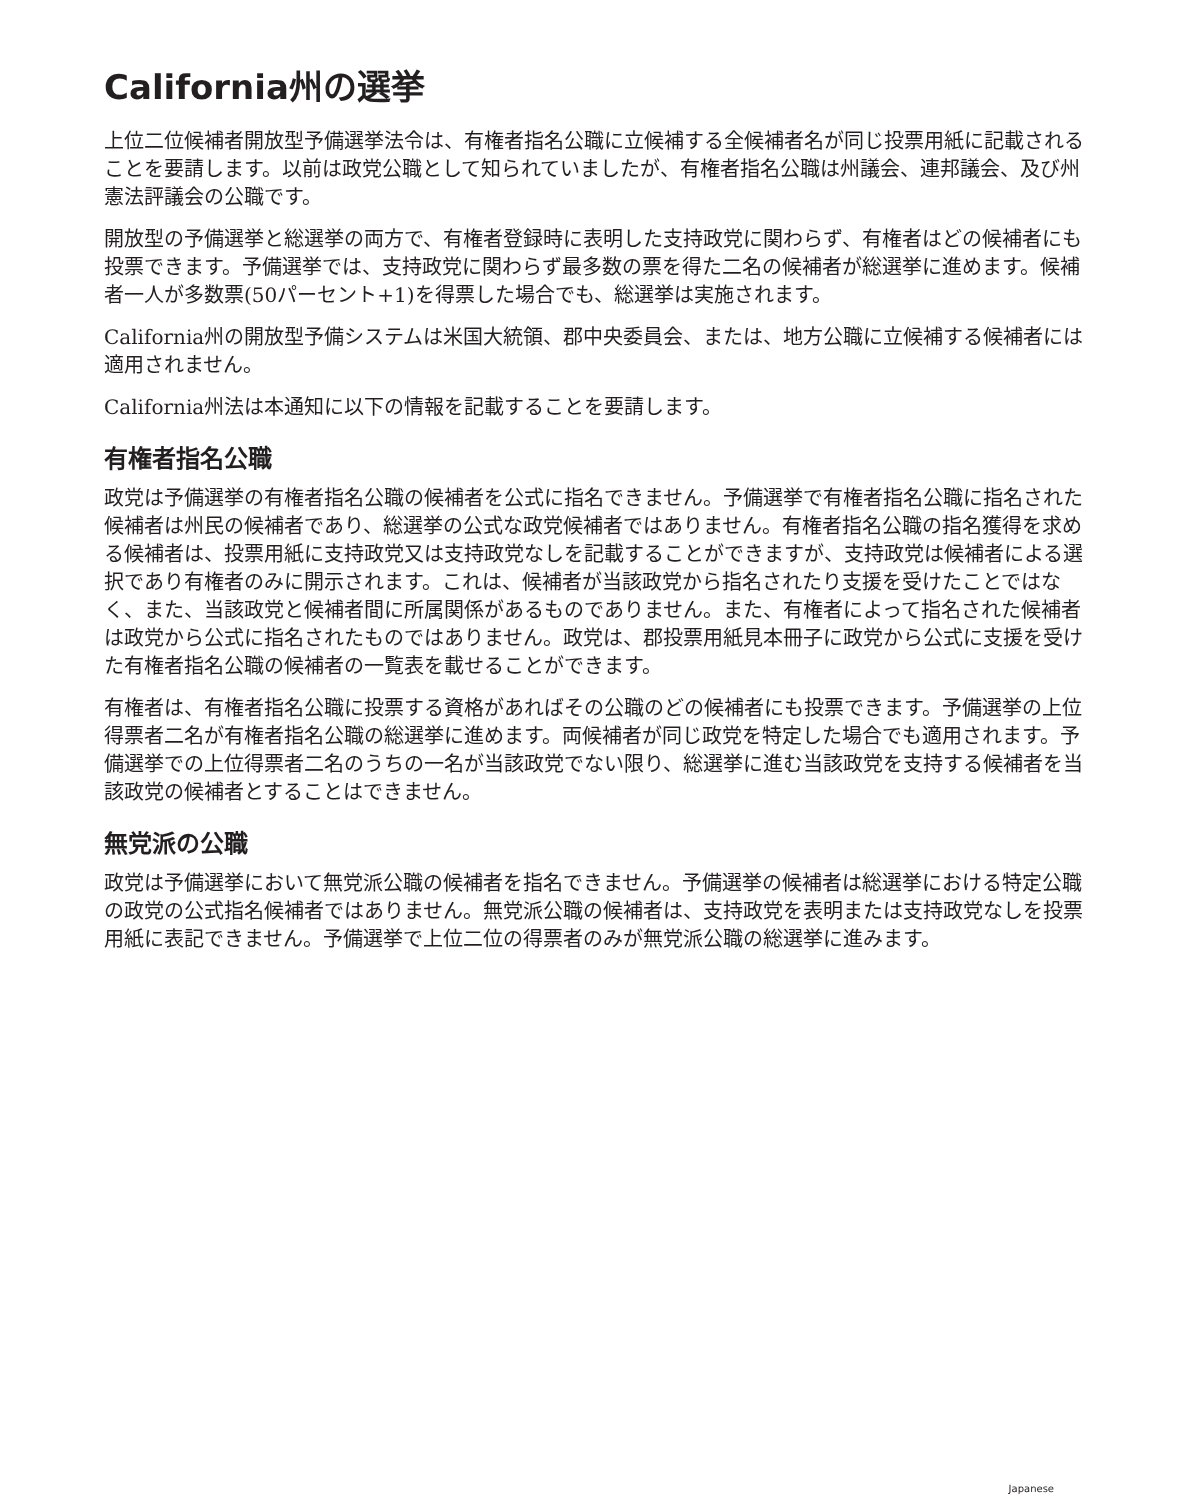California州の選挙
上位二位候補者開放型予備選挙法令は、有権者指名公職に立候補する全候補者名が同じ投票用紙に記載されることを要請します。以前は政党公職として知られていましたが、有権者指名公職は州議会、連邦議会、及び州憲法評議会の公職です。
開放型の予備選挙と総選挙の両方で、有権者登録時に表明した支持政党に関わらず、有権者はどの候補者にも投票できます。予備選挙では、支持政党に関わらず最多数の票を得た二名の候補者が総選挙に進めます。候補者一人が多数票(50パーセント+1)を得票した場合でも、総選挙は実施されます。
California州の開放型予備システムは米国大統領、郡中央委員会、または、地方公職に立候補する候補者には適用されません。
California州法は本通知に以下の情報を記載することを要請します。
有権者指名公職
政党は予備選挙の有権者指名公職の候補者を公式に指名できません。予備選挙で有権者指名公職に指名された候補者は州民の候補者であり、総選挙の公式な政党候補者ではありません。有権者指名公職の指名獲得を求める候補者は、投票用紙に支持政党又は支持政党なしを記載することができますが、支持政党は候補者による選択であり有権者のみに開示されます。これは、候補者が当該政党から指名されたり支援を受けたことではなく、また、当該政党と候補者間に所属関係があるものでありません。また、有権者によって指名された候補者は政党から公式に指名されたものではありません。政党は、郡投票用紙見本冊子に政党から公式に支援を受けた有権者指名公職の候補者の一覧表を載せることができます。
有権者は、有権者指名公職に投票する資格があればその公職のどの候補者にも投票できます。予備選挙の上位得票者二名が有権者指名公職の総選挙に進めます。両候補者が同じ政党を特定した場合でも適用されます。予備選挙での上位得票者二名のうちの一名が当該政党でない限り、総選挙に進む当該政党を支持する候補者を当該政党の候補者とすることはできません。
無党派の公職
政党は予備選挙において無党派公職の候補者を指名できません。予備選挙の候補者は総選挙における特定公職の政党の公式指名候補者ではありません。無党派公職の候補者は、支持政党を表明または支持政党なしを投票用紙に表記できません。予備選挙で上位二位の得票者のみが無党派公職の総選挙に進みます。
Japanese